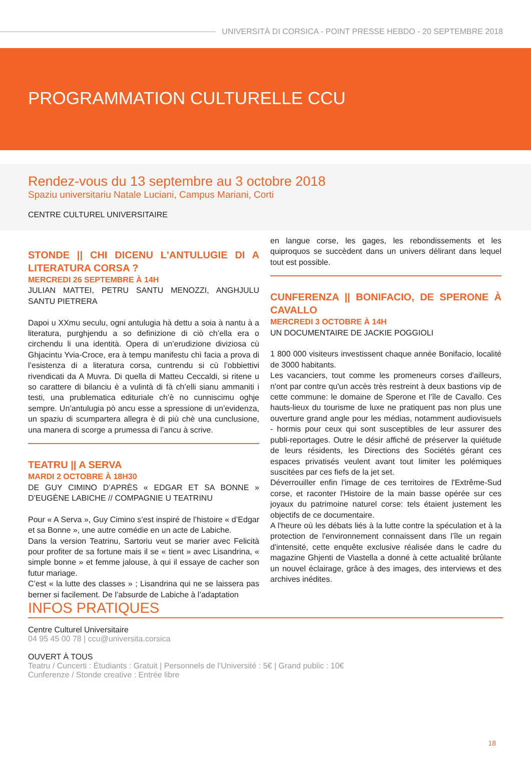UNIVERSITÀ DI CORSICA - POINT PRESSE HEBDO - 20 SEPTEMBRE 2018
PROGRAMMATION CULTURELLE CCU
Rendez-vous du 13 septembre au 3 octobre 2018
Spaziu universitariu Natale Luciani, Campus Mariani, Corti
CENTRE CULTUREL UNIVERSITAIRE
STONDE || CHI DICENU L'ANTULUGIE DI A LITERATURA CORSA ?
MERCREDI 26 SEPTEMBRE À 14H
JULIAN MATTEI, PETRU SANTU MENOZZI, ANGHJULU SANTU PIETRERA
Dapoi u XXmu seculu, ogni antulugia hà dettu a soia à nantu à a literatura, purghjendu a so definizione di ciò ch’ella era o circhendu li una identità. Opera di un’erudizione diviziosa cù Ghjacintu Yvia-Croce, era à tempu manifestu chì facia a prova di l’esistenza di a literatura corsa, cuntrendu si cù l’obbiettivi rivendicati da A Muvra. Di quella di Matteu Ceccaldi, si ritene u so carattere di bilanciu è a vulintà di fà ch’elli sianu ammaniti i testi, una prublematica edituriale ch’è no cunniscimu oghje sempre. Un’antulugia pò ancu esse a spressione di un’evidenza, un spaziu di scumpartera allegra è di più chè una cunclusione, una manera di scorge a prumessa di l’ancu à scrive.
TEATRU || A SERVA
MARDI 2 OCTOBRE À 18H30
DE GUY CIMINO D’APRÈS « EDGAR ET SA BONNE » D’EUGÈNE LABICHE // COMPAGNIE U TEATRINU
Pour « A Serva », Guy Cimino s’est inspiré de l’histoire « d’Edgar et sa Bonne », une autre comédie en un acte de Labiche.
Dans la version Teatrinu, Sartoriu veut se marier avec Felicità pour profiter de sa fortune mais il se « tient » avec Lisandrina, « simple bonne » et femme jalouse, à qui il essaye de cacher son futur mariage.
C’est « la lutte des classes » ; Lisandrina qui ne se laissera pas berner si facilement. De l’absurde de Labiche à l’adaptation
en langue corse, les gages, les rebondissements et les quiproquos se succèdent dans un univers délirant dans lequel tout est possible.
CUNFERENZA || BONIFACIO, DE SPERONE À CAVALLO
MERCREDI 3 OCTOBRE À 14H
UN DOCUMENTAIRE DE JACKIE POGGIOLI
1 800 000 visiteurs investissent chaque année Bonifacio, localité de 3000 habitants.
Les vacanciers, tout comme les promeneurs corses d'ailleurs, n'ont par contre qu'un accès très restreint à deux bastions vip de cette commune: le domaine de Sperone et l'île de Cavallo. Ces hauts-lieux du tourisme de luxe ne pratiquent pas non plus une ouverture grand angle pour les médias, notamment audiovisuels - hormis pour ceux qui sont susceptibles de leur assurer des publi-reportages. Outre le désir affiché de préserver la quiétude de leurs résidents, les Directions des Sociétés gérant ces espaces privatisés veulent avant tout limiter les polémiques suscitées par ces fiefs de la jet set.
Déverrouiller enfin l'image de ces territoires de l'Extrême-Sud corse, et raconter l'Histoire de la main basse opérée sur ces joyaux du patrimoine naturel corse: tels étaient justement les objectifs de ce documentaire.
A l'heure où les débats liés à la lutte contre la spéculation et à la protection de l'environnement connaissent dans l’île un regain d'intensité, cette enquête exclusive réalisée dans le cadre du magazine Ghjenti de Viastella a donné à cette actualité brûlante un nouvel éclairage, grâce à des images, des interviews et des archives inédites.
INFOS PRATIQUES
Centre Culturel Universitaire
04 95 45 00 78 | ccu@universita.corsica
OUVERT À TOUS
Teatru / Cuncerti : Étudiants : Gratuit | Personnels de l'Université : 5€ | Grand public : 10€
Cunferenze / Stonde creative : Entrée libre
18